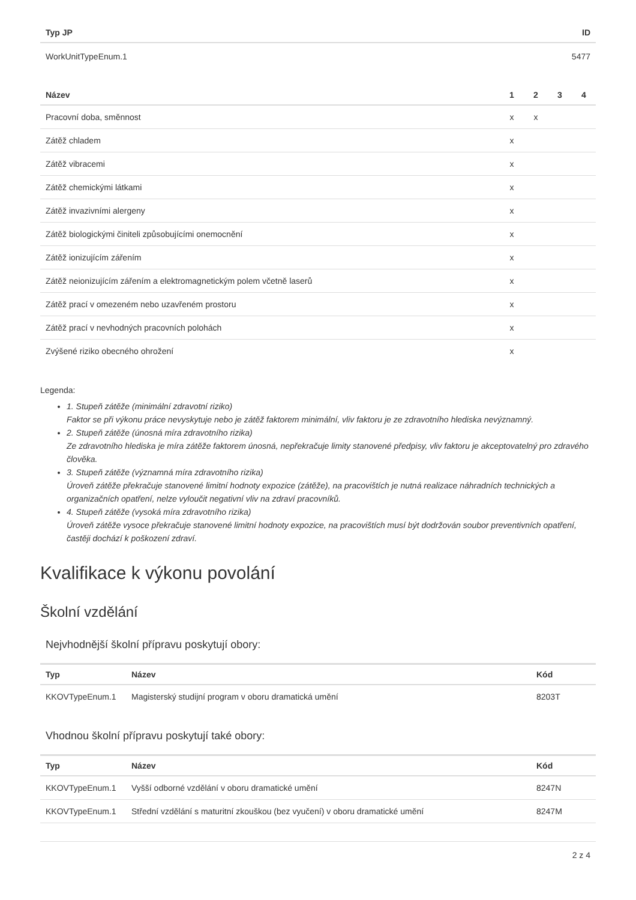| Typ JP | ID |
| --- | --- |
| WorkUnitTypeEnum.1 | 5477 |
| Název | 1 | 2 | 3 | 4 |
| --- | --- | --- | --- | --- |
| Pracovní doba, směnnost | x | x | | |
| Zátěž chladem | x | | | |
| Zátěž vibracemi | x | | | |
| Zátěž chemickými látkami | x | | | |
| Zátěž invazivními alergeny | x | | | |
| Zátěž biologickými činiteli způsobujícími onemocnění | x | | | |
| Zátěž ionizujícím zářením | x | | | |
| Zátěž neionizujícím zářením a elektromagnetickým polem včetně laserů | x | | | |
| Zátěž prací v omezeném nebo uzavřeném prostoru | x | | | |
| Zátěž prací v nevhodných pracovních polohách | x | | | |
| Zvýšené riziko obecného ohrožení | x | | | |
Legenda:
1. Stupeň zátěže (minimální zdravotní riziko)
Faktor se při výkonu práce nevyskytuje nebo je zátěž faktorem minimální, vliv faktoru je ze zdravotního hlediska nevýznamný.
2. Stupeň zátěže (únosná míra zdravotního rizika)
Ze zdravotního hlediska je míra zátěže faktorem únosná, nepřekračuje limity stanovené předpisy, vliv faktoru je akceptovatelný pro zdravého člověka.
3. Stupeň zátěže (významná míra zdravotního rizika)
Úroveň zátěže překračuje stanovené limitní hodnoty expozice (zátěže), na pracovištích je nutná realizace náhradních technických a organizačních opatření, nelze vyloučit negativní vliv na zdraví pracovníků.
4. Stupeň zátěže (vysoká míra zdravotního rizika)
Úroveň zátěže vysoce překračuje stanovené limitní hodnoty expozice, na pracovištích musí být dodržován soubor preventivních opatření, častěji dochází k poškození zdraví.
Kvalifikace k výkonu povolání
Školní vzdělání
Nejvhodnější školní přípravu poskytují obory:
| Typ | Název | Kód |
| --- | --- | --- |
| KKOVTypeEnum.1 | Magisterský studijní program v oboru dramatická umění | 8203T |
Vhodnou školní přípravu poskytují také obory:
| Typ | Název | Kód |
| --- | --- | --- |
| KKOVTypeEnum.1 | Vyšší odborné vzdělání v oboru dramatické umění | 8247N |
| KKOVTypeEnum.1 | Střední vzdělání s maturitní zkouškou (bez vyučení) v oboru dramatické umění | 8247M |
2 z 4